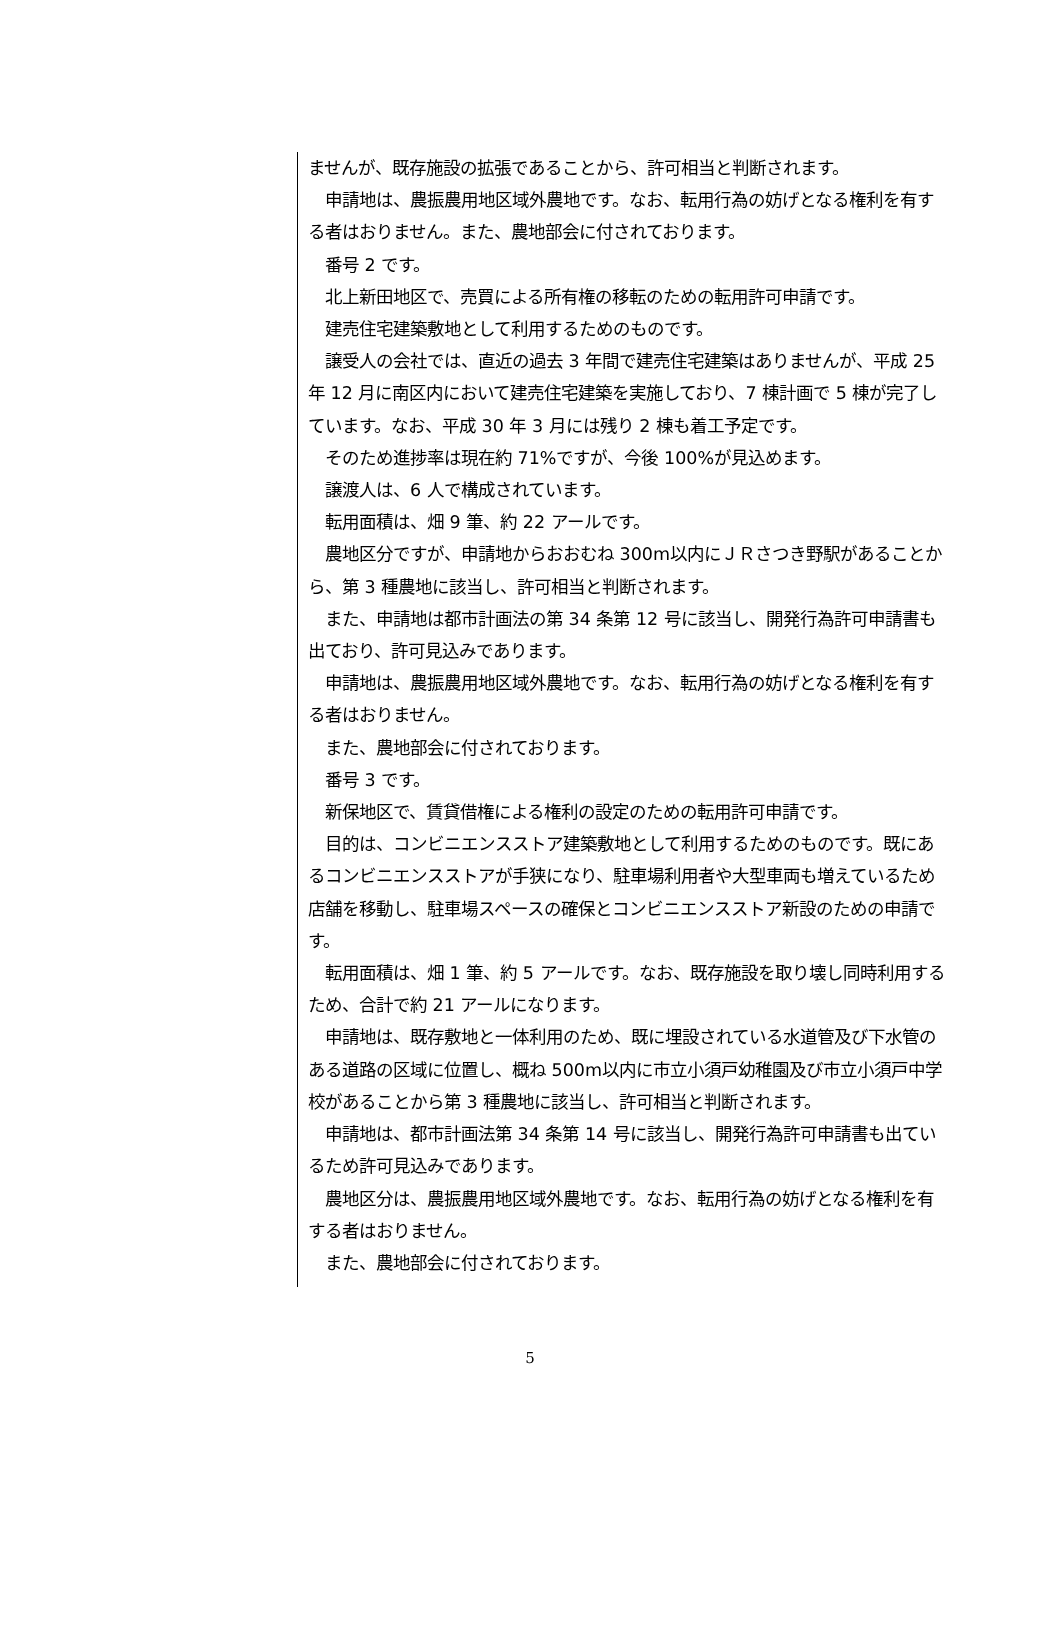ませんが、既存施設の拡張であることから、許可相当と判断されます。
　申請地は、農振農用地区域外農地です。なお、転用行為の妨げとなる権利を有する者はおりません。また、農地部会に付されております。
　番号 2 です。
　北上新田地区で、売買による所有権の移転のための転用許可申請です。
　建売住宅建築敷地として利用するためのものです。
　譲受人の会社では、直近の過去 3 年間で建売住宅建築はありませんが、平成 25 年 12 月に南区内において建売住宅建築を実施しており、7 棟計画で 5 棟が完了しています。なお、平成 30 年 3 月には残り 2 棟も着工予定です。
　そのため進捗率は現在約 71%ですが、今後 100%が見込めます。
　譲渡人は、6 人で構成されています。
　転用面積は、畑 9 筆、約 22 アールです。
　農地区分ですが、申請地からおおむね 300m以内にＪＲさつき野駅があることから、第 3 種農地に該当し、許可相当と判断されます。
　また、申請地は都市計画法の第 34 条第 12 号に該当し、開発行為許可申請書も出ており、許可見込みであります。
　申請地は、農振農用地区域外農地です。なお、転用行為の妨げとなる権利を有する者はおりません。
　また、農地部会に付されております。
　番号 3 です。
　新保地区で、賃貸借権による権利の設定のための転用許可申請です。
　目的は、コンビニエンスストア建築敷地として利用するためのものです。既にあるコンビニエンスストアが手狭になり、駐車場利用者や大型車両も増えているため店舗を移動し、駐車場スペースの確保とコンビニエンスストア新設のための申請です。
　転用面積は、畑 1 筆、約 5 アールです。なお、既存施設を取り壊し同時利用するため、合計で約 21 アールになります。
　申請地は、既存敷地と一体利用のため、既に埋設されている水道管及び下水管のある道路の区域に位置し、概ね 500m以内に市立小須戸幼稚園及び市立小須戸中学校があることから第 3 種農地に該当し、許可相当と判断されます。
　申請地は、都市計画法第 34 条第 14 号に該当し、開発行為許可申請書も出ているため許可見込みであります。
　農地区分は、農振農用地区域外農地です。なお、転用行為の妨げとなる権利を有する者はおりません。
　また、農地部会に付されております。
5